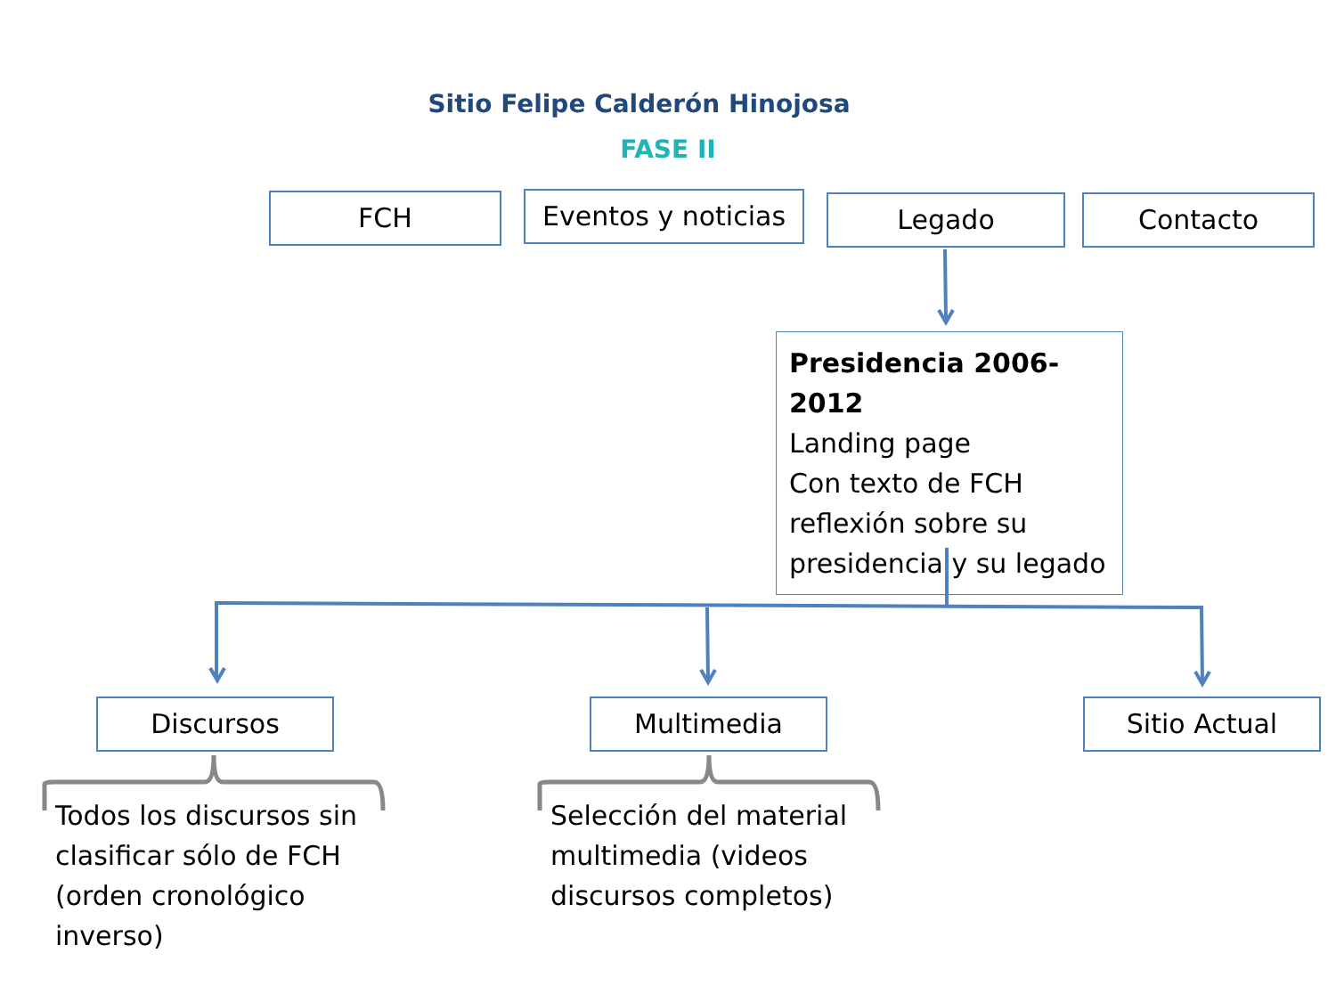Sitio Felipe Calderón Hinojosa
FASE II
FCH
Eventos y noticias
Legado Contacto
Presidencia 2006-2012
Landing page
Con texto de FCH reflexión sobre su presidencia y su legado
Discursos Multimedia Sitio Actual
Todos los discursos sin clasificar sólo de FCH (orden cronológico inverso)
Selección del material multimedia (videos discursos completos)